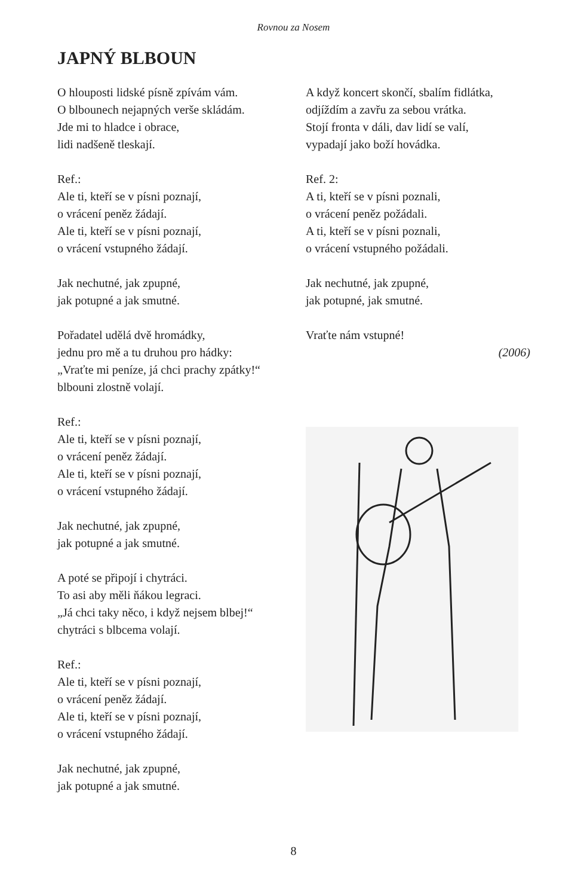Rovnou za Nosem
JAPNÝ BLBOUN
O hlouposti lidské písně zpívám vám.
O blbounech nejapných verše skládám.
Jde mi to hladce i obrace,
lidi nadšeně tleskají.
Ref.:
Ale ti, kteří se v písni poznají,
o vrácení peněz žádají.
Ale ti, kteří se v písni poznají,
o vrácení vstupného žádají.
Jak nechutné, jak zpupné,
jak potupné a jak smutné.
Pořadatel udělá dvě hromádky,
jednu pro mě a tu druhou pro hádky:
„Vraťte mi peníze, já chci prachy zpátky!“
blbouni zlostně volají.
Ref.:
Ale ti, kteří se v písni poznají,
o vrácení peněz žádají.
Ale ti, kteří se v písni poznají,
o vrácení vstupného žádají.
Jak nechutné, jak zpupné,
jak potupné a jak smutné.
A poté se připojí i chytráci.
To asi aby měli ňákou legraci.
„Já chci taky něco, i když nejsem blbej!“
chytráci s blbcema volají.
Ref.:
Ale ti, kteří se v písni poznají,
o vrácení peněz žádají.
Ale ti, kteří se v písni poznají,
o vrácení vstupného žádají.
Jak nechutné, jak zpupné,
jak potupné a jak smutné.
A když koncert skončí, sbalím fidlátka,
odjíždím a zavřu za sebou vrátka.
Stojí fronta v dáli, dav lidí se valí,
vypadají jako boží hovádka.
Ref. 2:
A ti, kteří se v písni poznali,
o vrácení peněz požádali.
A ti, kteří se v písni poznali,
o vrácení vstupného požádali.
Jak nechutné, jak zpupné,
jak potupné, jak smutné.
Vraťte nám vstupné!
(2006)
8